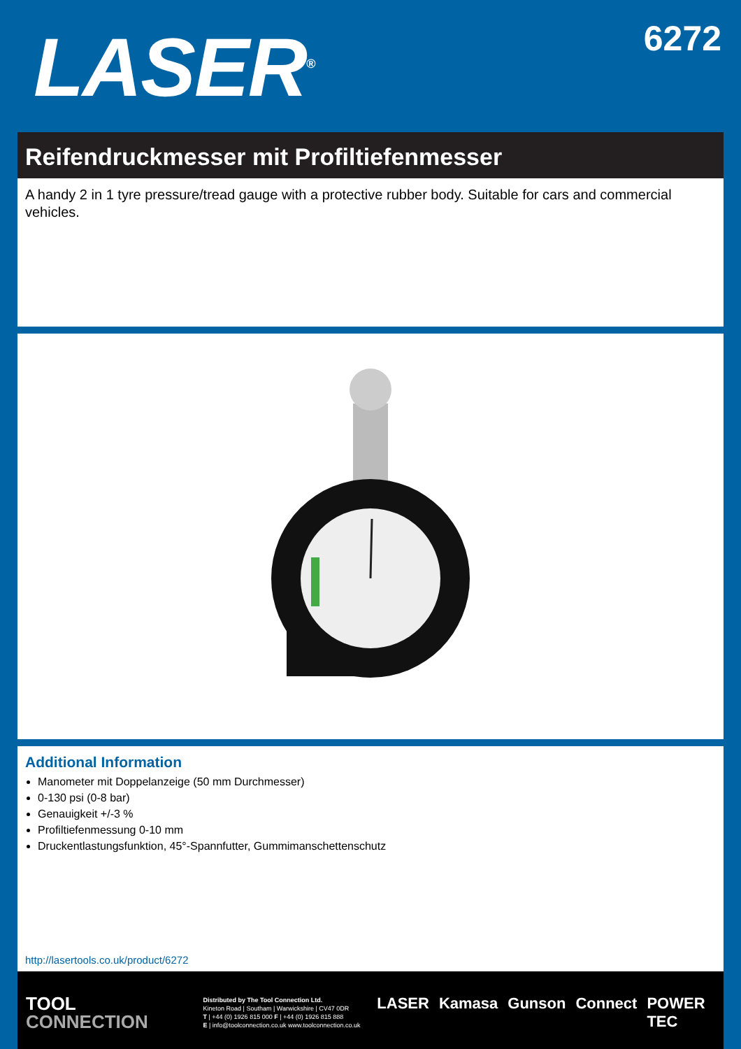LASER<sup>®</sup>
6272
Reifendruckmesser mit Profiltiefenmesser
A handy 2 in 1 tyre pressure/tread gauge with a protective rubber body. Suitable for cars and commercial vehicles.
Additional Information
Manometer mit Doppelanzeige (50 mm Durchmesser)
0-130 psi (0-8 bar)
Genauigkeit +/-3 %
Profiltiefenmessung 0-10 mm
Druckentlastungsfunktion, 45°-Spannfutter, Gummimanschettenschutz
http://lasertools.co.uk/product/6272
TOOL
CONNECTION
Distributed by The Tool Connection Ltd.
Kineton Road | Southam | Warwickshire | CV47 0DR
T | +44 (0) 1926 815 000 F | +44 (0) 1926 815 888
E | info@toolconnection.co.uk www.toolconnection.co.uk
LASER Kamasa Gunson Connect POWER TEC